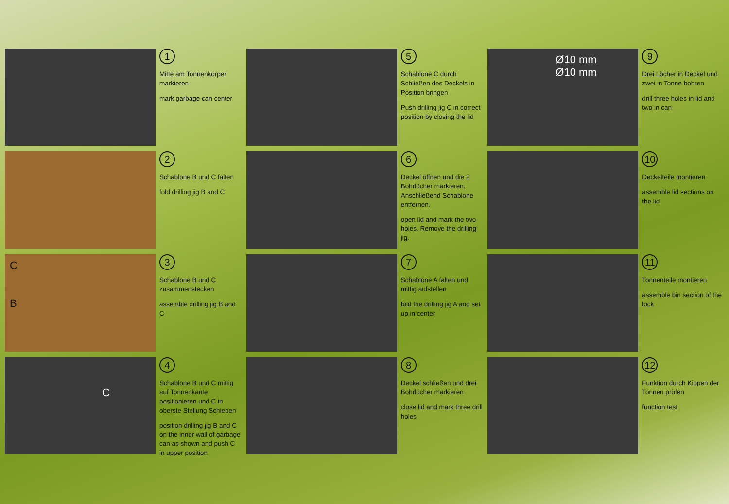1
Mitte am Tonnenkörper markieren
mark garbage can center
5
Schablone C durch Schließen des Deckels in Position bringen
Push drilling jig C in correct position by closing the lid
Ø10 mm
Ø10 mm
9
Drei Löcher in Deckel und zwei in Tonne bohren
drill three holes in lid and two in can
2
Schablone B und C falten
fold drilling jig B and C
6
Deckel öffnen und die 2 Bohrlöcher markieren. Anschließend Schablone entfernen.
open lid and mark the two holes. Remove the drilling jig.
10
Deckelteile montieren
assemble lid sections on the lid
C
B
3
Schablone B und C zusammenstecken
assemble drilling jig B and C
7
Schablone A falten und mittig aufstellen
fold the drilling jig A and set up in center
11
Tonnenteile montieren
assemble bin section of the lock
C
4
Schablone B und C mittig auf Tonnenkante positionieren und C in oberste Stellung Schieben
position drilling jig B and C on the inner wall of garbage can as shown and push C in upper position
8
Deckel schließen und drei Bohrlöcher markieren
close lid and mark three drill holes
12
Funktion durch Kippen der Tonnen prüfen
function test